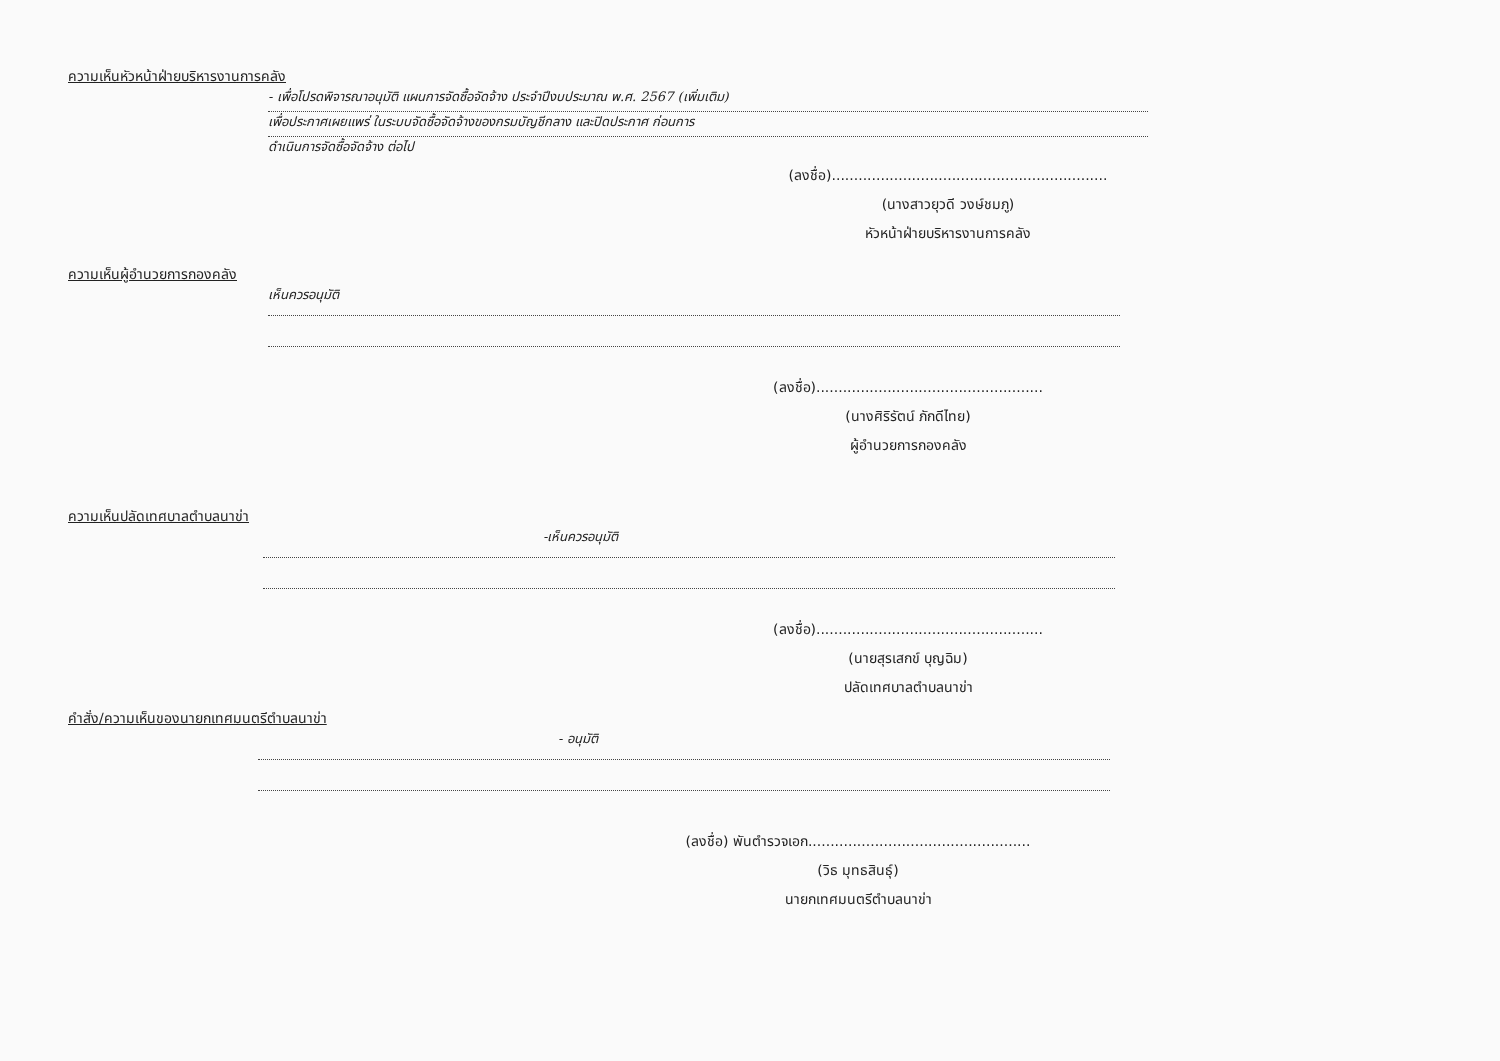ความเห็นหัวหน้าฝ่ายบริหารงานการคลัง
- เพื่อโปรดพิจารณาอนุมัติ แผนการจัดซื้อจัดจ้าง ประจำปีงบประมาณ พ.ศ. 2567 (เพิ่มเติม)
เพื่อประกาศเผยแพร่ ในระบบจัดซื้อจัดจ้างของกรมบัญชีกลาง และปิดประกาศ ก่อนการ
ดำเนินการจัดซื้อจัดจ้าง ต่อไป
(ลงชื่อ)..............................................................
(นางสาวยุวดี วงษ์ชมภู)
หัวหน้าฝ่ายบริหารงานการคลัง
ความเห็นผู้อำนวยการกองคลัง
เห็นควรอนุมัติ
(ลงชื่อ)...................................................
(นางศิริรัตน์ ภักดีไทย)
ผู้อำนวยการกองคลัง
ความเห็นปลัดเทศบาลตำบลนาข่า
-เห็นควรอนุมัติ
(ลงชื่อ)...................................................
(นายสุรเสกข์ บุญฉิม)
ปลัดเทศบาลตำบลนาข่า
คำสั่ง/ความเห็นของนายกเทศมนตรีตำบลนาข่า
- อนุมัติ
(ลงชื่อ) พันตำรวจเอก..................................................
(วิธ มุทธสินธุ์)
นายกเทศมนตรีตำบลนาข่า